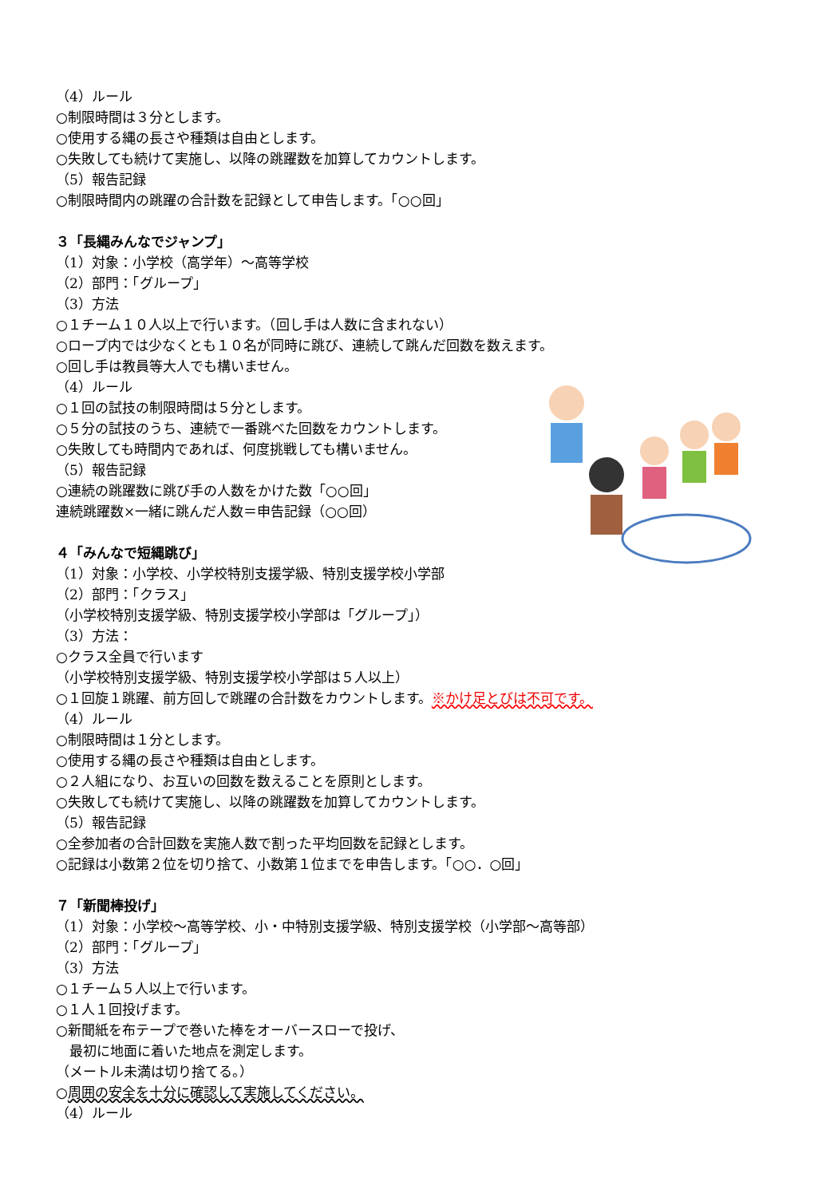（4）ルール
○制限時間は３分とします。
○使用する縄の長さや種類は自由とします。
○失敗しても続けて実施し、以降の跳躍数を加算してカウントします。
（5）報告記録
○制限時間内の跳躍の合計数を記録として申告します。「○○回」
３「長縄みんなでジャンプ」
（1）対象：小学校（高学年）～高等学校
（2）部門：「グループ」
（3）方法
○１チーム１０人以上で行います。（回し手は人数に含まれない）
○ロープ内では少なくとも１０名が同時に跳び、連続して跳んだ回数を数えます。
○回し手は教員等大人でも構いません。
（4）ルール
○１回の試技の制限時間は５分とします。
○５分の試技のうち、連続で一番跳べた回数をカウントします。
○失敗しても時間内であれば、何度挑戦しても構いません。
（5）報告記録
○連続の跳躍数に跳び手の人数をかけた数「○○回」
連続跳躍数×一緒に跳んだ人数＝申告記録（○○回）
４「みんなで短縄跳び」
（1）対象：小学校、小学校特別支援学級、特別支援学校小学部
（2）部門：「クラス」
（小学校特別支援学級、特別支援学校小学部は「グループ」）
（3）方法：
○クラス全員で行います
（小学校特別支援学級、特別支援学校小学部は５人以上）
○１回旋１跳躍、前方回しで跳躍の合計数をカウントします。※かけ足とびは不可です。
（4）ルール
○制限時間は１分とします。
○使用する縄の長さや種類は自由とします。
○２人組になり、お互いの回数を数えることを原則とします。
○失敗しても続けて実施し、以降の跳躍数を加算してカウントします。
（5）報告記録
○全参加者の合計回数を実施人数で割った平均回数を記録とします。
○記録は小数第２位を切り捨て、小数第１位までを申告します。「○○．○回」
７「新聞棒投げ」
（1）対象：小学校～高等学校、小・中特別支援学級、特別支援学校（小学部～高等部）
（2）部門：「グループ」
（3）方法
○１チーム５人以上で行います。
○１人１回投げます。
○新聞紙を布テープで巻いた棒をオーバースローで投げ、
　最初に地面に着いた地点を測定します。
（メートル未満は切り捨てる。）
○周囲の安全を十分に確認して実施してください。
（4）ルール